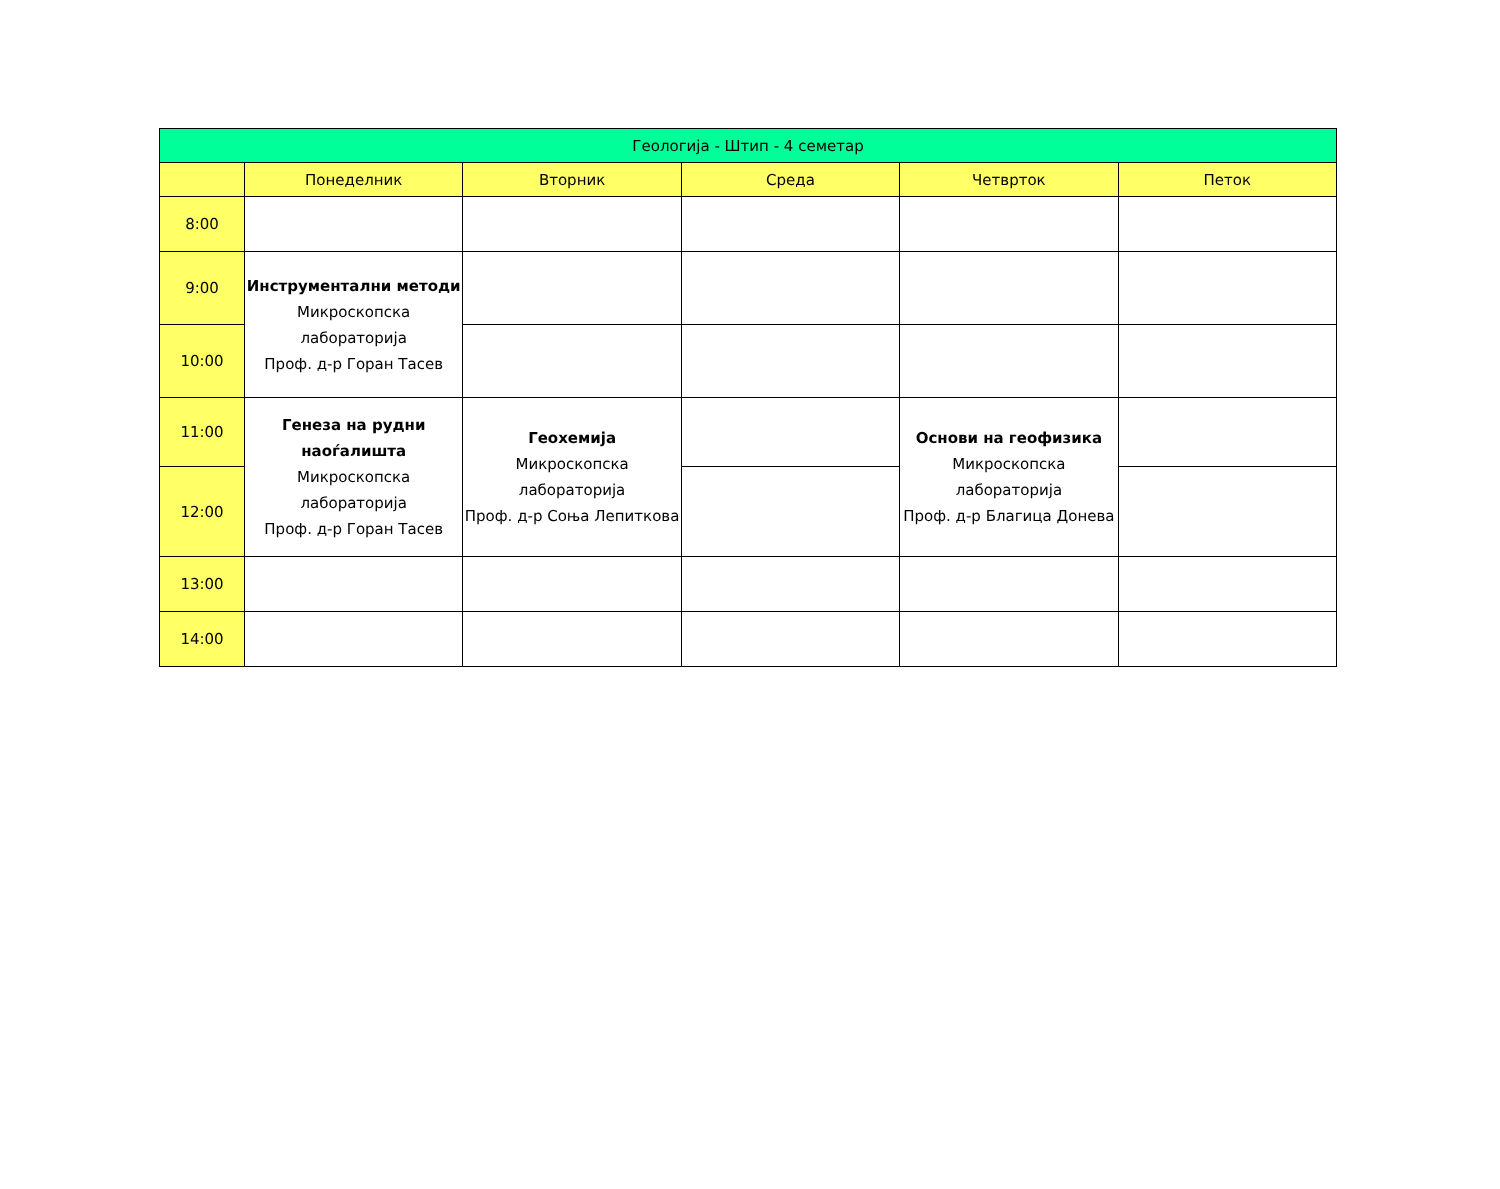| Геологија - Штип - 4 семетар | | | | | |
| --- | --- | --- | --- | --- | --- |
| | Понеделник | Вторник | Среда | Четврток | Петок |
| 8:00 | | | | | |
| 9:00 | Инструментални методи Микроскопска лабораторија Проф. д-р Горан Тасев | | | | |
| 10:00 | | | | | |
| 11:00 | Генеза на рудни наоѓалишта Микроскопска лабораторија Проф. д-р Горан Тасев | Геохемија Микроскопска лабораторија Проф. д-р Соња Лепиткова | | Основи на геофизика Микроскопска лабораторија Проф. д-р Благица Донева | |
| 12:00 | | | | | |
| 13:00 | | | | | |
| 14:00 | | | | | |